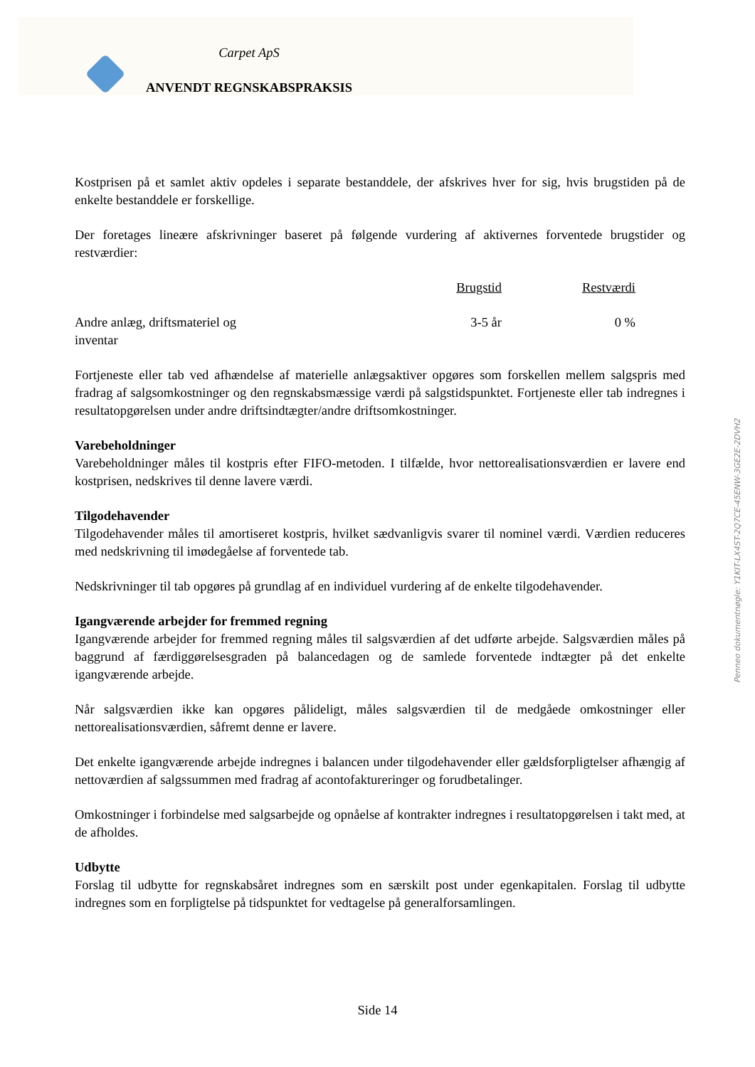Carpet ApS
ANVENDT REGNSKABSPRAKSIS
Kostprisen på et samlet aktiv opdeles i separate bestanddele, der afskrives hver for sig, hvis brugstiden på de enkelte bestanddele er forskellige.
Der foretages lineære afskrivninger baseret på følgende vurdering af aktivernes forventede brugstider og restværdier:
| | Brugstid | Restværdi |
| Andre anlæg, driftsmateriel og inventar | 3-5 år | 0 % |
Fortjeneste eller tab ved afhændelse af materielle anlægsaktiver opgøres som forskellen mellem salgspris med fradrag af salgsomkostninger og den regnskabsmæssige værdi på salgstidspunktet. Fortjeneste eller tab indregnes i resultatopgørelsen under andre driftsindtægter/andre driftsomkostninger.
Varebeholdninger
Varebeholdninger måles til kostpris efter FIFO-metoden. I tilfælde, hvor nettorealisationsværdien er lavere end kostprisen, nedskrives til denne lavere værdi.
Tilgodehavender
Tilgodehavender måles til amortiseret kostpris, hvilket sædvanligvis svarer til nominel værdi. Værdien reduceres med nedskrivning til imødegåelse af forventede tab.
Nedskrivninger til tab opgøres på grundlag af en individuel vurdering af de enkelte tilgodehavender.
Igangværende arbejder for fremmed regning
Igangværende arbejder for fremmed regning måles til salgsværdien af det udførte arbejde. Salgsværdien måles på baggrund af færdiggørelsesgraden på balancedagen og de samlede forventede indtægter på det enkelte igangværende arbejde.
Når salgsværdien ikke kan opgøres pålideligt, måles salgsværdien til de medgåede omkostninger eller nettorealisationsværdien, såfremt denne er lavere.
Det enkelte igangværende arbejde indregnes i balancen under tilgodehavender eller gældsforpligtelser afhængig af nettoværdien af salgssummen med fradrag af acontofaktureringer og forudbetalinger.
Omkostninger i forbindelse med salgsarbejde og opnåelse af kontrakter indregnes i resultatopgørelsen i takt med, at de afholdes.
Udbytte
Forslag til udbytte for regnskabsåret indregnes som en særskilt post under egenkapitalen. Forslag til udbytte indregnes som en forpligtelse på tidspunktet for vedtagelse på generalforsamlingen.
Penneo dokumentnøgle: Y1KIT-LX4ST-2Q7CE-45ENW-3GE2E-2DVH2
Side 14